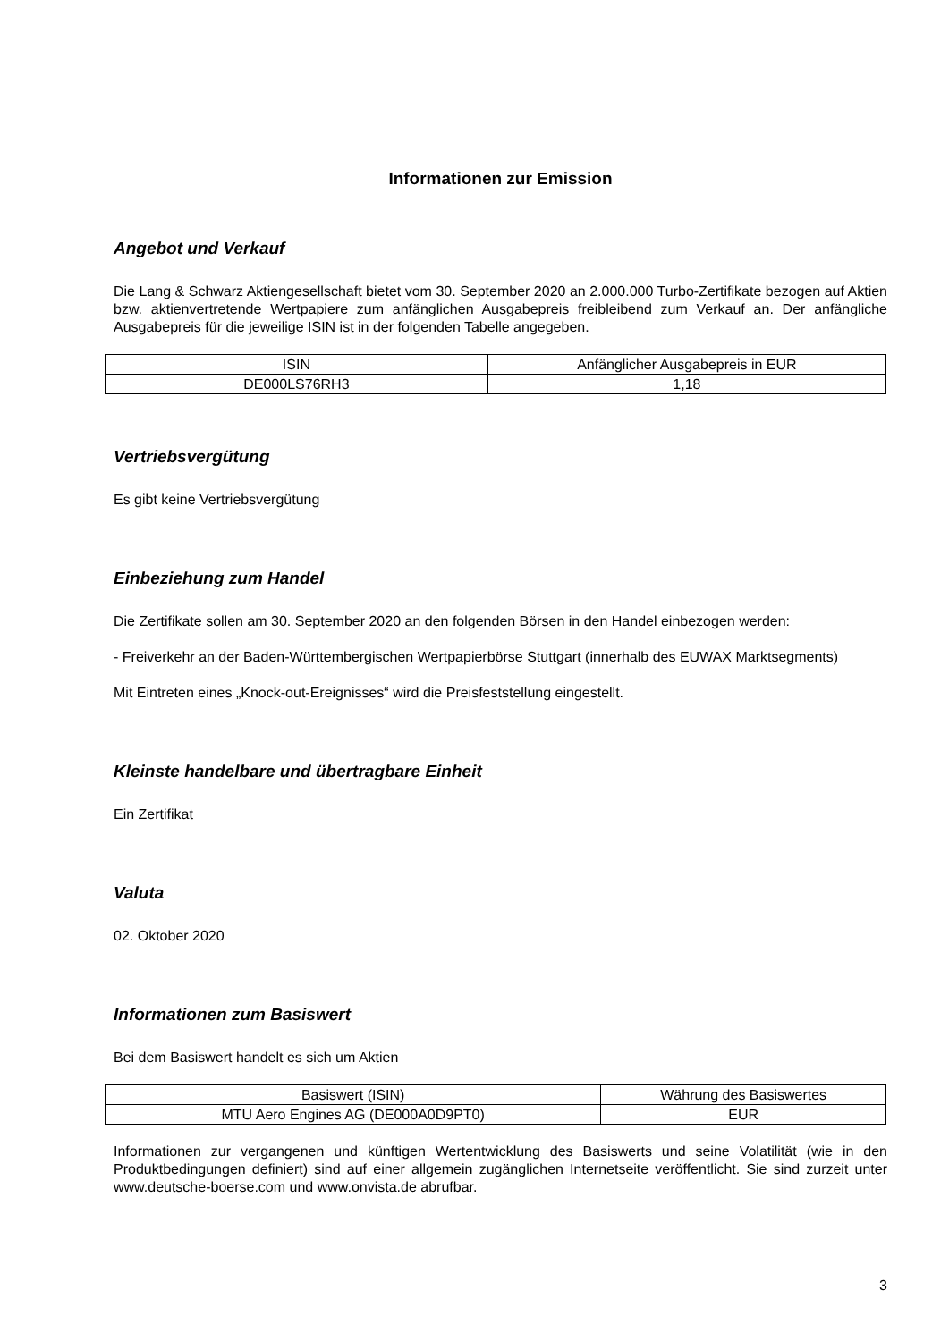Informationen zur Emission
Angebot und Verkauf
Die Lang & Schwarz Aktiengesellschaft bietet vom 30. September 2020 an 2.000.000 Turbo-Zertifikate bezogen auf Aktien bzw. aktienvertretende Wertpapiere zum anfänglichen Ausgabepreis freibleibend zum Verkauf an. Der anfängliche Ausgabepreis für die jeweilige ISIN ist in der folgenden Tabelle angegeben.
| ISIN | Anfänglicher Ausgabepreis in EUR |
| --- | --- |
| DE000LS76RH3 | 1,18 |
Vertriebsvergütung
Es gibt keine Vertriebsvergütung
Einbeziehung zum Handel
Die Zertifikate sollen am 30. September 2020 an den folgenden Börsen in den Handel einbezogen werden:
- Freiverkehr an der Baden-Württembergischen Wertpapierbörse Stuttgart (innerhalb des EUWAX Marktsegments)
Mit Eintreten eines „Knock-out-Ereignisses“ wird die Preisfeststellung eingestellt.
Kleinste handelbare und übertragbare Einheit
Ein Zertifikat
Valuta
02. Oktober 2020
Informationen zum Basiswert
Bei dem Basiswert handelt es sich um Aktien
| Basiswert (ISIN) | Währung des Basiswertes |
| --- | --- |
| MTU Aero Engines AG (DE000A0D9PT0) | EUR |
Informationen zur vergangenen und künftigen Wertentwicklung des Basiswerts und seine Volatilität (wie in den Produktbedingungen definiert) sind auf einer allgemein zugänglichen Internetseite veröffentlicht. Sie sind zurzeit unter www.deutsche-boerse.com und www.onvista.de abrufbar.
3